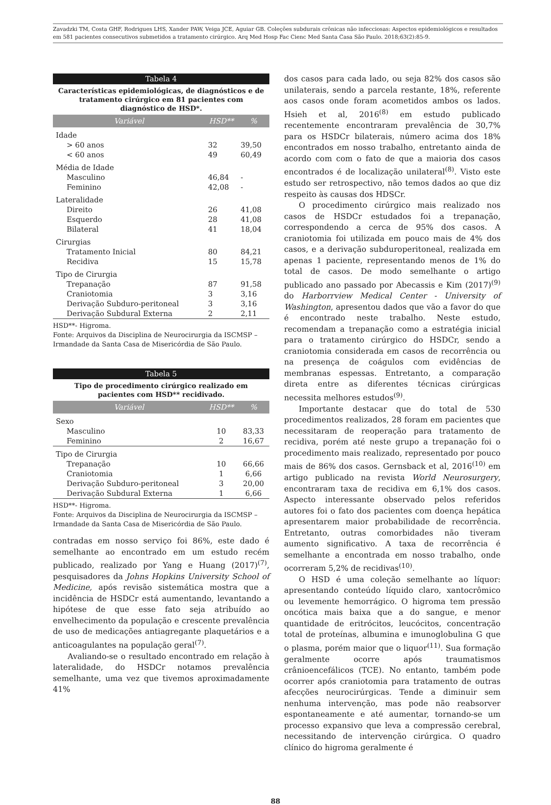Zavadzki TM, Costa GHF, Rodrigues LHS, Xander PAW, Veiga JCE, Aguiar GB. Coleções subdurais crônicas não infecciosas: Aspectos epidemiológicos e resultados em 581 pacientes consecutivos submetidos a tratamento cirúrgico. Arq Med Hosp Fac Cienc Med Santa Casa São Paulo. 2018;63(2):85-9.
Tabela 4
Características epidemiológicas, de diagnósticos e de tratamento cirúrgico em 81 pacientes com diagnóstico de HSD*.
| Variável | HSD** | % |
| --- | --- | --- |
| Idade | | |
| > 60 anos | 32 | 39,50 |
| < 60 anos | 49 | 60,49 |
| Média de Idade | | |
| Masculino | 46,84 | - |
| Feminino | 42,08 | - |
| Lateralidade | | |
| Direito | 26 | 41,08 |
| Esquerdo | 28 | 41,08 |
| Bilateral | 41 | 18,04 |
| Cirurgias | | |
| Tratamento Inicial | 80 | 84,21 |
| Recidiva | 15 | 15,78 |
| Tipo de Cirurgia | | |
| Trepanação | 87 | 91,58 |
| Craniotomia | 3 | 3,16 |
| Derivação Subduro-peritoneal | 3 | 3,16 |
| Derivação Subdural Externa | 2 | 2,11 |
HSD**- Higroma.
Fonte: Arquivos da Disciplina de Neurocirurgia da ISCMSP – Irmandade da Santa Casa de Misericórdia de São Paulo.
Tabela 5
Tipo de procedimento cirúrgico realizado em pacientes com HSD** recidivado.
| Variável | HSD** | % |
| --- | --- | --- |
| Sexo | | |
| Masculino | 10 | 83,33 |
| Feminino | 2 | 16,67 |
| Tipo de Cirurgia | | |
| Trepanação | 10 | 66,66 |
| Craniotomia | 1 | 6,66 |
| Derivação Subduro-peritoneal | 3 | 20,00 |
| Derivação Subdural Externa | 1 | 6,66 |
HSD**- Higroma.
Fonte: Arquivos da Disciplina de Neurocirurgia da ISCMSP – Irmandade da Santa Casa de Misericórdia de São Paulo.
contradas em nosso serviço foi 86%, este dado é semelhante ao encontrado em um estudo recém publicado, realizado por Yang e Huang (2017)<sup>(7)</sup>, pesquisadores da Johns Hopkins University School of Medicine, após revisão sistemática mostra que a incidência de HSDCr está aumentando, levantando a hipótese de que esse fato seja atribuído ao envelhecimento da população e crescente prevalência de uso de medicações antiagregante plaquetários e a anticoagulantes na população geral<sup>(7)</sup>.
Avaliando-se o resultado encontrado em relação à lateralidade, do HSDCr notamos prevalência semelhante, uma vez que tivemos aproximadamente 41%
dos casos para cada lado, ou seja 82% dos casos são unilaterais, sendo a parcela restante, 18%, referente aos casos onde foram acometidos ambos os lados. Hsieh et al, 2016<sup>(8)</sup> em estudo publicado recentemente encontraram prevalência de 30,7% para os HSDCr bilaterais, número acima dos 18% encontrados em nosso trabalho, entretanto ainda de acordo com com o fato de que a maioria dos casos encontrados é de localização unilateral<sup>(8)</sup>. Visto este estudo ser retrospectivo, não temos dados ao que diz respeito às causas dos HDSCr.
O procedimento cirúrgico mais realizado nos casos de HSDCr estudados foi a trepanação, correspondendo a cerca de 95% dos casos. A craniotomia foi utilizada em pouco mais de 4% dos casos, e a derivação subduroperitoneal, realizada em apenas 1 paciente, representando menos de 1% do total de casos. De modo semelhante o artigo publicado ano passado por Abecassis e Kim (2017)<sup>(9)</sup> do Harborrview Medical Center - University of Washington, apresentou dados que vão a favor do que é encontrado neste trabalho. Neste estudo, recomendam a trepanação como a estratégia inicial para o tratamento cirúrgico do HSDCr, sendo a craniotomia considerada em casos de recorrência ou na presença de coágulos com evidências de membranas espessas. Entretanto, a comparação direta entre as diferentes técnicas cirúrgicas necessita melhores estudos<sup>(9)</sup>.
Importante destacar que do total de 530 procedimentos realizados, 28 foram em pacientes que necessitaram de reoperação para tratamento de recidiva, porém até neste grupo a trepanação foi o procedimento mais realizado, representado por pouco mais de 86% dos casos. Gernsback et al, 2016<sup>(10)</sup> em artigo publicado na revista World Neurosurgery, encontraram taxa de recidiva em 6,1% dos casos. Aspecto interessante observado pelos referidos autores foi o fato dos pacientes com doença hepática apresentarem maior probabilidade de recorrência. Entretanto, outras comorbidades não tiveram aumento significativo. A taxa de recorrência é semelhante a encontrada em nosso trabalho, onde ocorreram 5,2% de recidivas<sup>(10)</sup>.
O HSD é uma coleção semelhante ao líquor: apresentando conteúdo líquido claro, xantocrômico ou levemente hemorrágico. O higroma tem pressão oncótica mais baixa que a do sangue, e menor quantidade de eritrócitos, leucócitos, concentração total de proteínas, albumina e imunoglobulina G que o plasma, porém maior que o liquor<sup>(11)</sup>. Sua formação geralmente ocorre após traumatismos crânioencefálicos (TCE). No entanto, também pode ocorrer após craniotomia para tratamento de outras afecções neurocirúrgicas. Tende a diminuir sem nenhuma intervenção, mas pode não reabsorver espontaneamente e até aumentar, tornando-se um processo expansivo que leva a compressão cerebral, necessitando de intervenção cirúrgica. O quadro clínico do higroma geralmente é
88